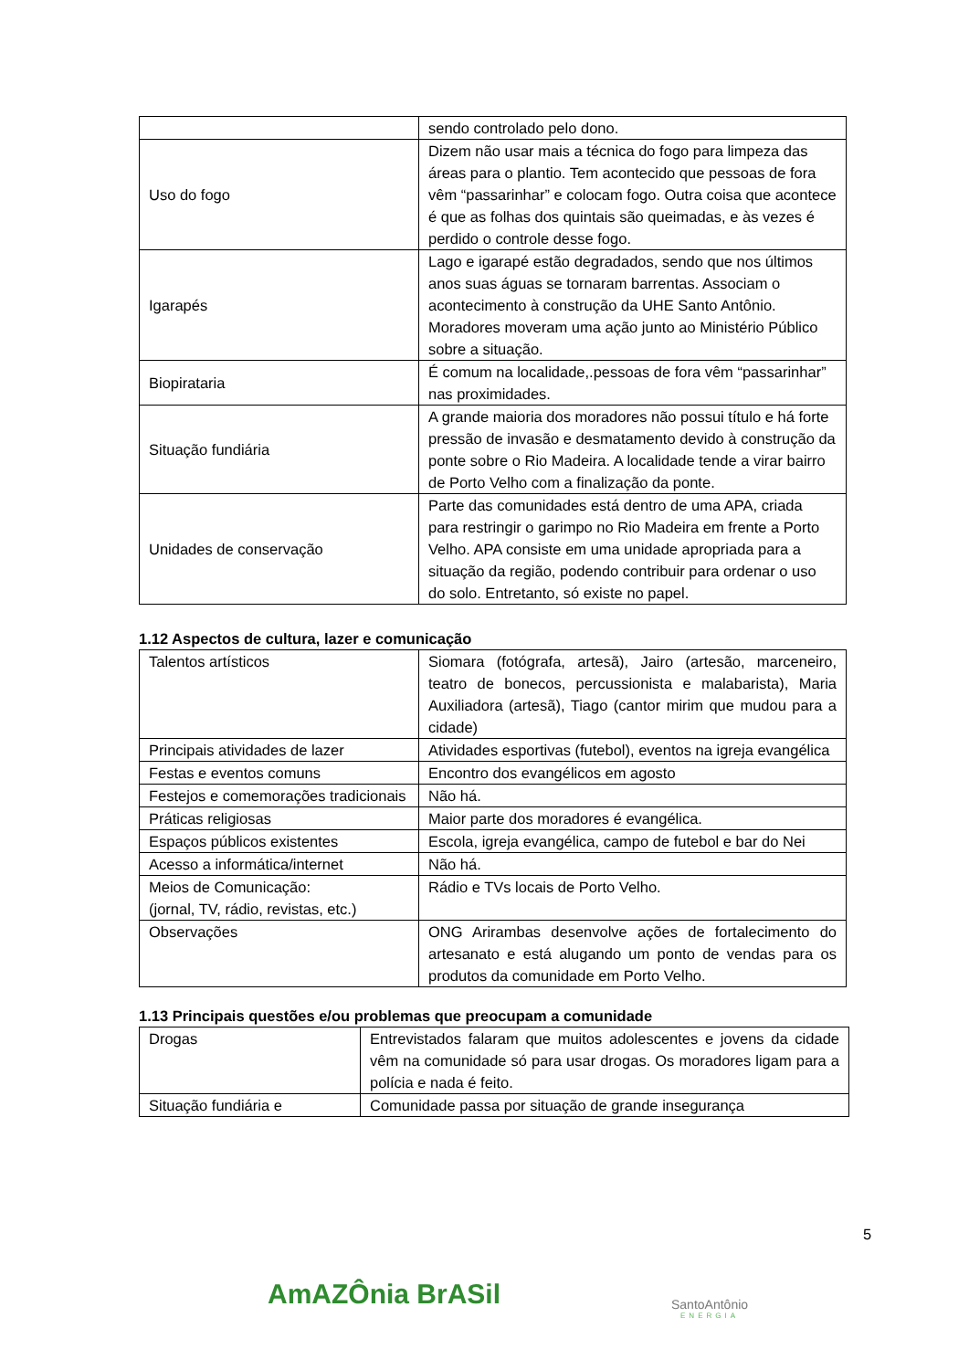| | sendo controlado pelo dono. |
| Uso do fogo | Dizem não usar mais a técnica do fogo para limpeza das áreas para o plantio. Tem acontecido que pessoas de fora vêm “passarinhar” e colocam fogo. Outra coisa que acontece é que as folhas dos quintais são queimadas, e às vezes é perdido o controle desse fogo. |
| Igarapés | Lago e igarapé estão degradados, sendo que nos últimos anos suas águas se tornaram barrentas. Associam o acontecimento à construção da UHE Santo Antônio. Moradores moveram uma ação junto ao Ministério Público sobre a situação. |
| Biopirataria | É comum na localidade,.pessoas de fora vêm “passarinhar” nas proximidades. |
| Situação fundiária | A grande maioria dos moradores não possui título e há forte pressão de invasão e desmatamento devido à construção da ponte sobre o Rio Madeira. A localidade tende a virar bairro de Porto Velho com a finalização da ponte. |
| Unidades de conservação | Parte das comunidades está dentro de uma APA, criada para restringir o garimpo no Rio Madeira em frente a Porto Velho. APA consiste em uma unidade apropriada para a situação da região, podendo contribuir para ordenar o uso do solo. Entretanto, só existe no papel. |
1.12 Aspectos de cultura, lazer e comunicação
| Talentos artísticos | Siomara (fotógrafa, artesã), Jairo (artesão, marceneiro, teatro de bonecos, percussionista e malabarista), Maria Auxiliadora (artesã), Tiago (cantor mirim que mudou para a cidade) |
| Principais atividades de lazer | Atividades esportivas (futebol), eventos na igreja evangélica |
| Festas e eventos comuns | Encontro dos evangélicos em agosto |
| Festejos e comemorações tradicionais | Não há. |
| Práticas religiosas | Maior parte dos moradores é evangélica. |
| Espaços públicos existentes | Escola, igreja evangélica, campo de futebol e bar do Nei |
| Acesso a informática/internet | Não há. |
| Meios de Comunicação: (jornal, TV, rádio, revistas, etc.) | Rádio e TVs locais de Porto Velho. |
| Observações | ONG Arirambas desenvolve ações de fortalecimento do artesanato e está alugando um ponto de vendas para os produtos da comunidade em Porto Velho. |
1.13 Principais questões e/ou problemas que preocupam a comunidade
| Drogas | Entrevistados falaram que muitos adolescentes e jovens da cidade vêm na comunidade só para usar drogas. Os moradores ligam para a polícia e nada é feito. |
| Situação fundiária e | Comunidade passa por situação de grande insegurança |
5
AmAZÔnia BrASil SantoAntônio
ENERGIA